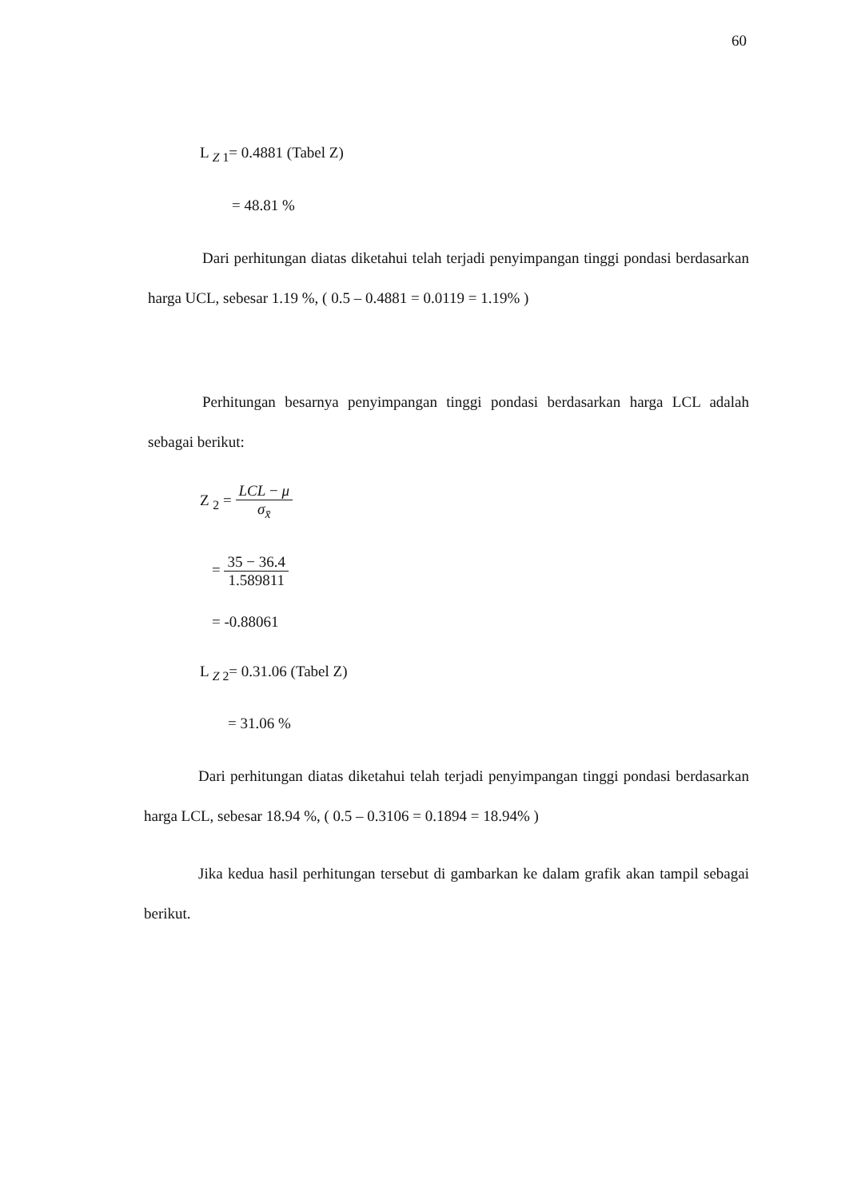60
L <sub>Z 1</sub>= 0.4881 (Tabel Z)
= 48.81 %
Dari perhitungan diatas diketahui telah terjadi penyimpangan tinggi pondasi berdasarkan harga UCL, sebesar 1.19 %, ( 0.5 – 0.4881 = 0.0119 = 1.19% )
Perhitungan besarnya penyimpangan tinggi pondasi berdasarkan harga LCL adalah sebagai berikut:
Z <sub>2</sub> = LCL − μ σ<sub>x̄</sub>
= 35 − 36.4 1.589811
= -0.88061
L <sub>Z 2</sub>= 0.31.06 (Tabel Z)
= 31.06 %
Dari perhitungan diatas diketahui telah terjadi penyimpangan tinggi pondasi berdasarkan harga LCL, sebesar 18.94 %, ( 0.5 – 0.3106 = 0.1894 = 18.94% )
Jika kedua hasil perhitungan tersebut di gambarkan ke dalam grafik akan tampil sebagai berikut.